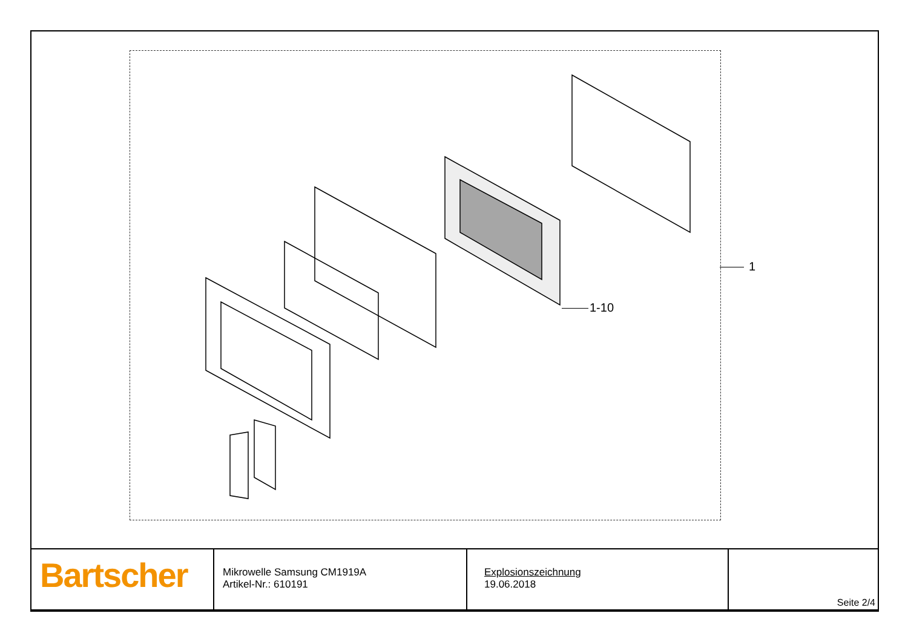1
1-10
| Bartscher | Mikrowelle Samsung CM1919A Artikel-Nr.: 610191 | Explosionszeichnung 19.06.2018 | Seite 2/4 |